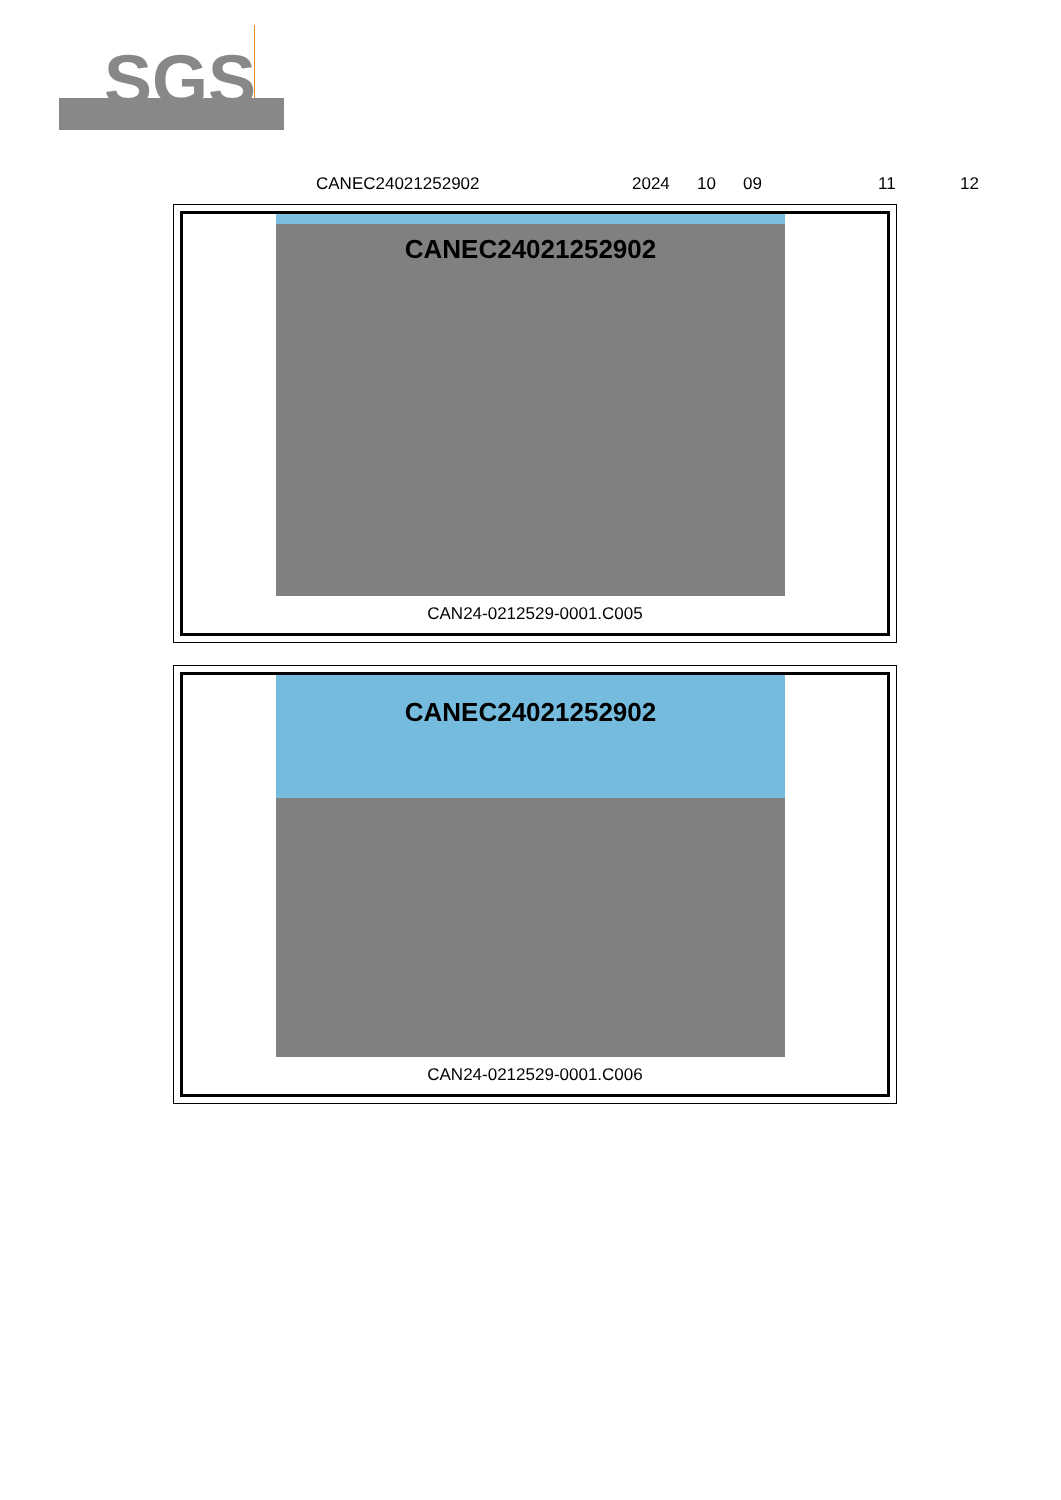SGS
CANEC24021252902 2024 10 09 11 12
CANEC24021252902
CAN24-0212529-0001.C005
CANEC24021252902
CAN24-0212529-0001.C006